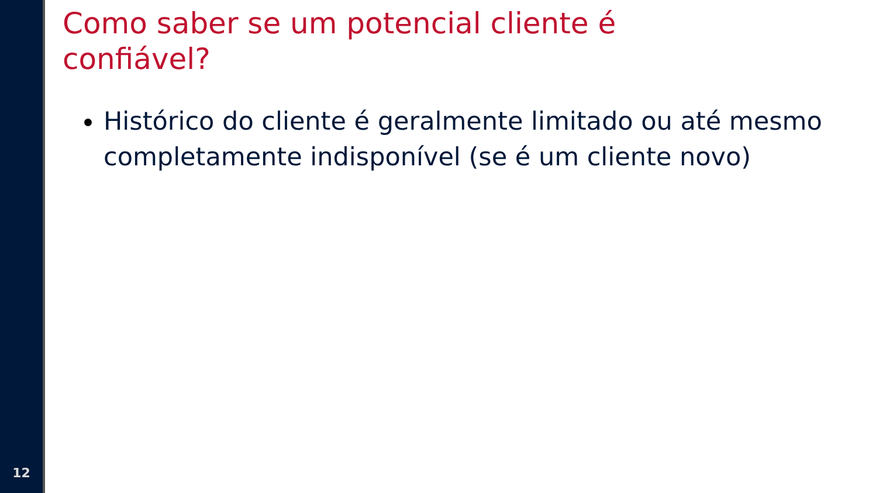12
Como saber se um potencial cliente é
confiável?
Histórico do cliente é geralmente limitado ou até mesmo completamente indisponível (se é um cliente novo)